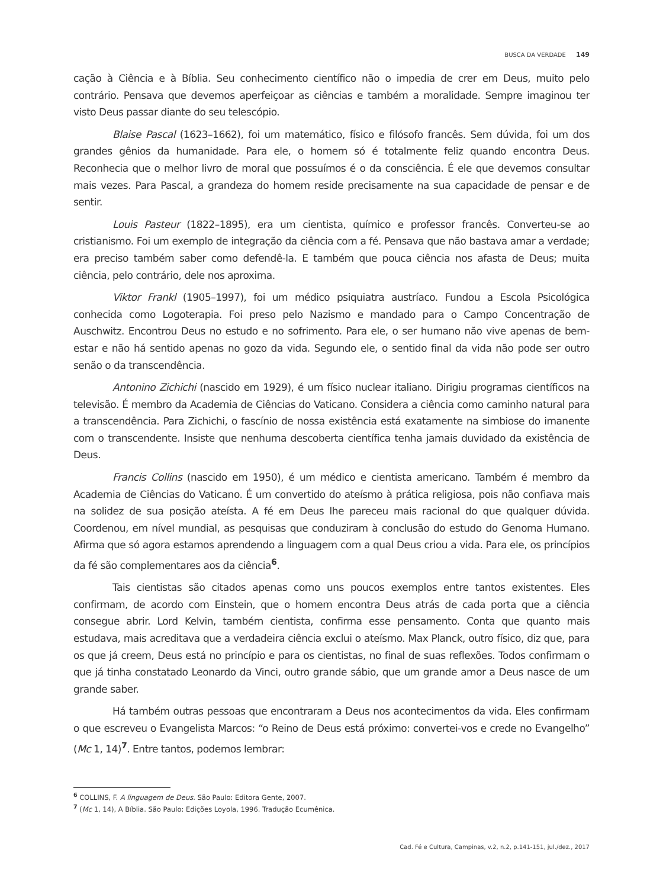BUSCA DA VERDADE 149
cação à Ciência e à Bíblia. Seu conhecimento científico não o impedia de crer em Deus, muito pelo contrário. Pensava que devemos aperfeiçoar as ciências e também a moralidade. Sempre imaginou ter visto Deus passar diante do seu telescópio.
Blaise Pascal (1623–1662), foi um matemático, físico e filósofo francês. Sem dúvida, foi um dos grandes gênios da humanidade. Para ele, o homem só é totalmente feliz quando encontra Deus. Reconhecia que o melhor livro de moral que possuímos é o da consciência. É ele que devemos consultar mais vezes. Para Pascal, a grandeza do homem reside precisamente na sua capacidade de pensar e de sentir.
Louis Pasteur (1822–1895), era um cientista, químico e professor francês. Converteu-se ao cristianismo. Foi um exemplo de integração da ciência com a fé. Pensava que não bastava amar a verdade; era preciso também saber como defendê-la. E também que pouca ciência nos afasta de Deus; muita ciência, pelo contrário, dele nos aproxima.
Viktor Frankl (1905–1997), foi um médico psiquiatra austríaco. Fundou a Escola Psicológica conhecida como Logoterapia. Foi preso pelo Nazismo e mandado para o Campo Concentração de Auschwitz. Encontrou Deus no estudo e no sofrimento. Para ele, o ser humano não vive apenas de bem-estar e não há sentido apenas no gozo da vida. Segundo ele, o sentido final da vida não pode ser outro senão o da transcendência.
Antonino Zichichi (nascido em 1929), é um físico nuclear italiano. Dirigiu programas científicos na televisão. É membro da Academia de Ciências do Vaticano. Considera a ciência como caminho natural para a transcendência. Para Zichichi, o fascínio de nossa existência está exatamente na simbiose do imanente com o transcendente. Insiste que nenhuma descoberta científica tenha jamais duvidado da existência de Deus.
Francis Collins (nascido em 1950), é um médico e cientista americano. Também é membro da Academia de Ciências do Vaticano. É um convertido do ateísmo à prática religiosa, pois não confiava mais na solidez de sua posição ateísta. A fé em Deus lhe pareceu mais racional do que qualquer dúvida. Coordenou, em nível mundial, as pesquisas que conduziram à conclusão do estudo do Genoma Humano. Afirma que só agora estamos aprendendo a linguagem com a qual Deus criou a vida. Para ele, os princípios da fé são complementares aos da ciência<sup>6</sup>.
Tais cientistas são citados apenas como uns poucos exemplos entre tantos existentes. Eles confirmam, de acordo com Einstein, que o homem encontra Deus atrás de cada porta que a ciência consegue abrir. Lord Kelvin, também cientista, confirma esse pensamento. Conta que quanto mais estudava, mais acreditava que a verdadeira ciência exclui o ateísmo. Max Planck, outro físico, diz que, para os que já creem, Deus está no princípio e para os cientistas, no final de suas reflexões. Todos confirmam o que já tinha constatado Leonardo da Vinci, outro grande sábio, que um grande amor a Deus nasce de um grande saber.
Há também outras pessoas que encontraram a Deus nos acontecimentos da vida. Eles confirmam o que escreveu o Evangelista Marcos: “o Reino de Deus está próximo: convertei-vos e crede no Evangelho” (Mc 1, 14)<sup>7</sup>. Entre tantos, podemos lembrar:
<sup>6</sup> COLLINS, F. A linguagem de Deus. São Paulo: Editora Gente, 2007.
<sup>7</sup> (Mc 1, 14), A Bíblia. São Paulo: Edições Loyola, 1996. Tradução Ecumênica.
Cad. Fé e Cultura, Campinas, v.2, n.2, p.141-151, jul./dez., 2017